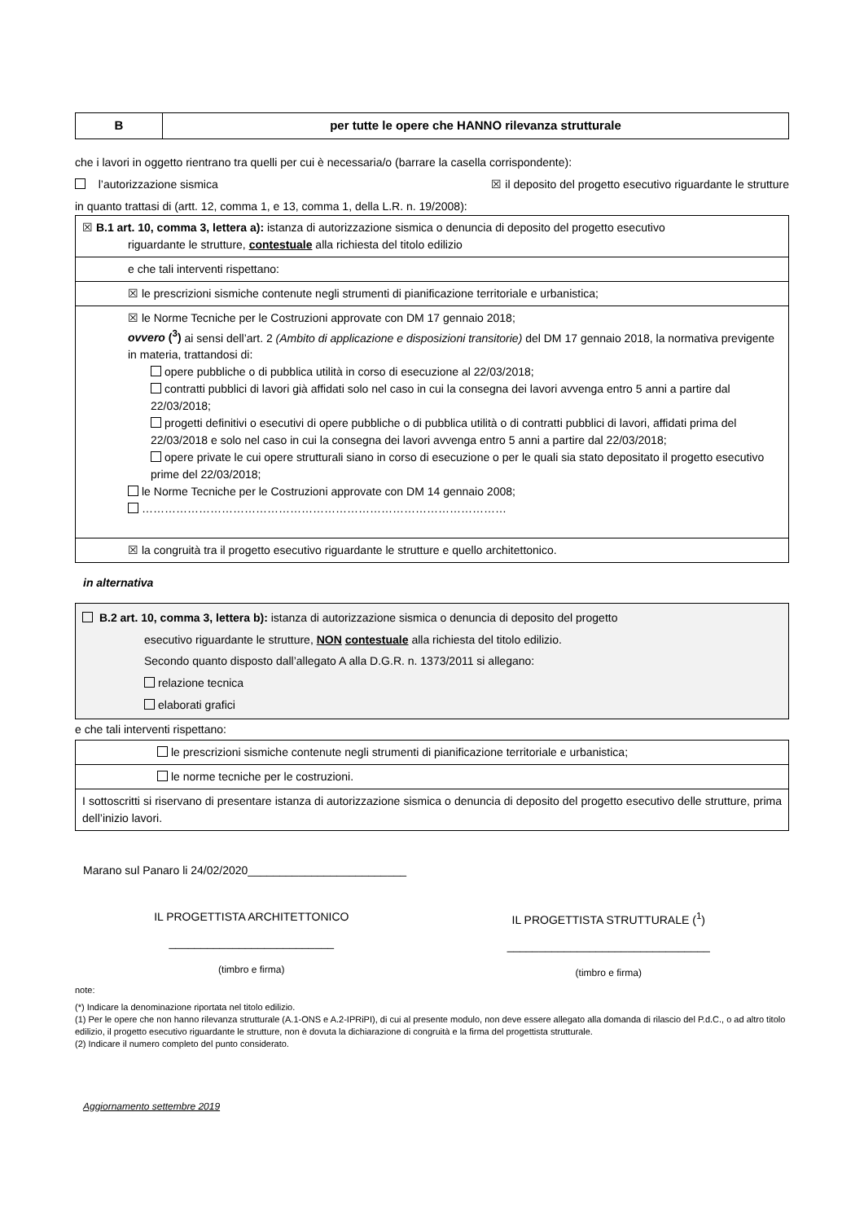| B | per tutte le opere che HANNO rilevanza strutturale |
che i lavori in oggetto rientrano tra quelli per cui è necessaria/o (barrare la casella corrispondente):
l’autorizzazione sismica ☒ il deposito del progetto esecutivo riguardante le strutture
in quanto trattasi di (artt. 12, comma 1, e 13, comma 1, della L.R. n. 19/2008):
| ☒ B.1 art. 10, comma 3, lettera a): istanza di autorizzazione sismica o denuncia di deposito del progetto esecutivo riguardante le strutture, contestuale alla richiesta del titolo edilizio |
| e che tali interventi rispettano: |
| ☒ le prescrizioni sismiche contenute negli strumenti di pianificazione territoriale e urbanistica; |
| ☒ le Norme Tecniche per le Costruzioni approvate con DM 17 gennaio 2018; ovvero (<sup>3</sup>) ai sensi dell’art. 2 (Ambito di applicazione e disposizioni transitorie) del DM 17 gennaio 2018, la normativa previgente in materia, trattandosi di: opere pubbliche o di pubblica utilità in corso di esecuzione al 22/03/2018; contratti pubblici di lavori già affidati solo nel caso in cui la consegna dei lavori avvenga entro 5 anni a partire dal 22/03/2018; progetti definitivi o esecutivi di opere pubbliche o di pubblica utilità o di contratti pubblici di lavori, affidati prima del 22/03/2018 e solo nel caso in cui la consegna dei lavori avvenga entro 5 anni a partire dal 22/03/2018; opere private le cui opere strutturali siano in corso di esecuzione o per le quali sia stato depositato il progetto esecutivo prime del 22/03/2018; le Norme Tecniche per le Costruzioni approvate con DM 14 gennaio 2008; …………………………………………………………………………………… |
| ☒ la congruità tra il progetto esecutivo riguardante le strutture e quello architettonico. |
in alternativa
| B.2 art. 10, comma 3, lettera b): istanza di autorizzazione sismica o denuncia di deposito del progetto esecutivo riguardante le strutture, NON contestuale alla richiesta del titolo edilizio. Secondo quanto disposto dall’allegato A alla D.G.R. n. 1373/2011 si allegano: relazione tecnica elaborati grafici |
e che tali interventi rispettano:
| le prescrizioni sismiche contenute negli strumenti di pianificazione territoriale e urbanistica; |
| le norme tecniche per le costruzioni. |
| I sottoscritti si riservano di presentare istanza di autorizzazione sismica o denuncia di deposito del progetto esecutivo delle strutture, prima dell’inizio lavori. |
Marano sul Panaro li 24/02/2020_________________________
IL PROGETTISTA ARCHITETTONICO
__________________________
(timbro e firma)
IL PROGETTISTA STRUTTURALE (<sup>1</sup>)
________________________________
(timbro e firma)
note:
(*) Indicare la denominazione riportata nel titolo edilizio.
(1) Per le opere che non hanno rilevanza strutturale (A.1-ONS e A.2-IPRiPI), di cui al presente modulo, non deve essere allegato alla domanda di rilascio del P.d.C., o ad altro titolo edilizio, il progetto esecutivo riguardante le strutture, non è dovuta la dichiarazione di congruità e la firma del progettista strutturale.
(2) Indicare il numero completo del punto considerato.
Aggiornamento settembre 2019